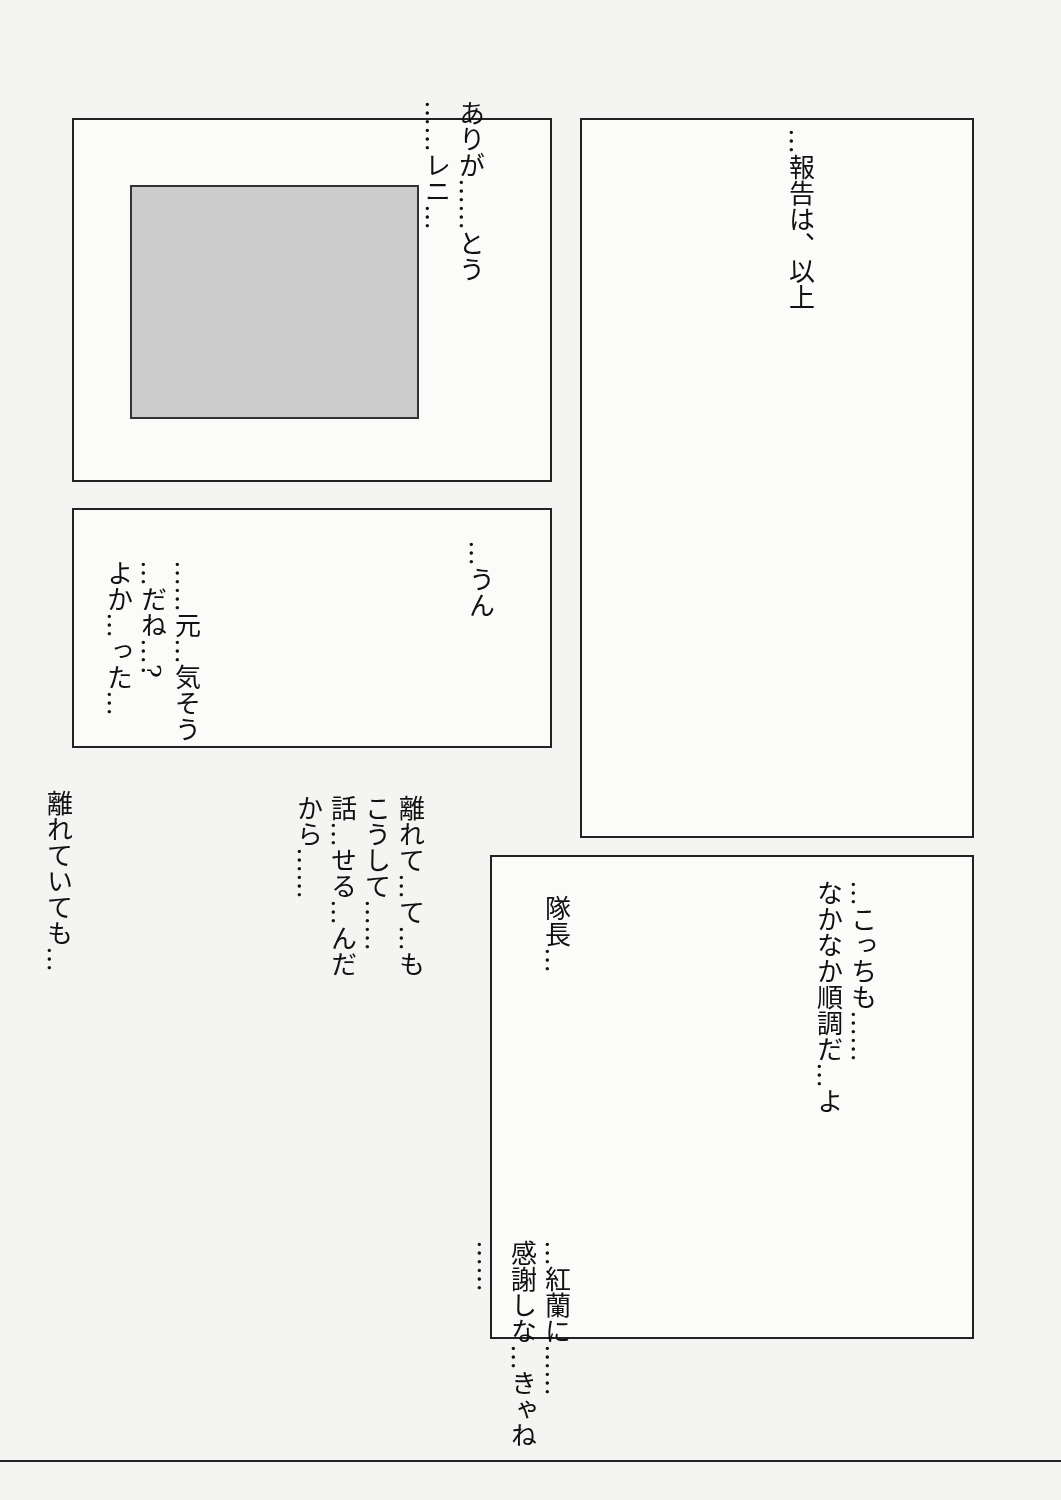…報告は、以上
ありが……とう
……レニ…
…うん
……元…気そう
…だね…?
よか…った…
離れて…て…も
こうして……
話…せる…んだ
から……
離れていても…
隊長…
…こっちも……
なかなか順調だ…よ
…紅蘭に……
感謝しな…きゃね
……